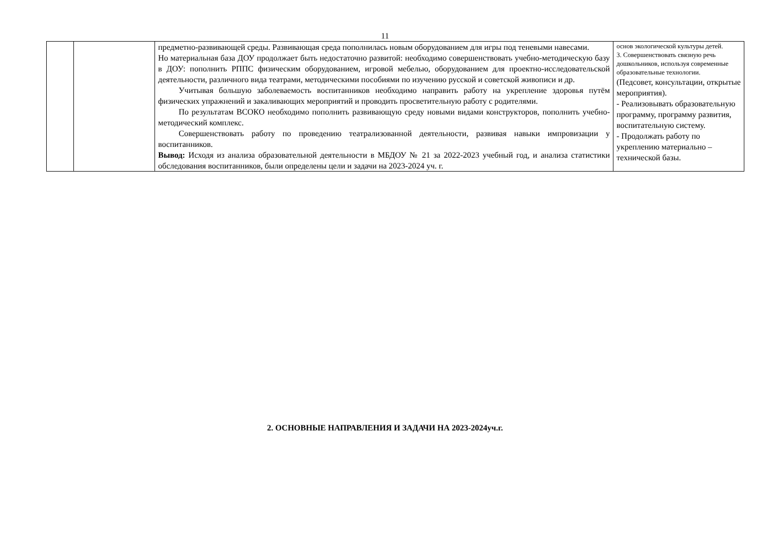11
| | | предметно-развивающей среды. Развивающая среда пополнилась новым оборудованием для игры под теневыми навесами. Но материальная база ДОУ продолжает быть недостаточно развитой: необходимо совершенствовать учебно-методическую базу в ДОУ: пополнить РППС физическим оборудованием, игровой мебелью, оборудованием для проектно-исследовательской деятельности, различного вида театрами, методическими пособиями по изучению русской и советской живописи и др. Учитывая большую заболеваемость воспитанников необходимо направить работу на укрепление здоровья путём физических упражнений и закаливающих мероприятий и проводить просветительную работу с родителями. По результатам ВСОКО необходимо пополнить развивающую среду новыми видами конструкторов, пополнить учебно-методический комплекс. Совершенствовать работу по проведению театрализованной деятельности, развивая навыки импровизации у воспитанников. Вывод: Исходя из анализа образовательной деятельности в МБДОУ № 21 за 2022-2023 учебный год, и анализа статистики обследования воспитанников, были определены цели и задачи на 2023-2024 уч. г. | основ экологической культуры детей. 3. Совершенствовать связную речь дошкольников, используя современные образовательные технологии. (Педсовет, консультации, открытые мероприятия). - Реализовывать образовательную программу, программу развития, воспитательную систему. - Продолжать работу по укреплению материально – технической базы. |
2. ОСНОВНЫЕ НАПРАВЛЕНИЯ И ЗАДАЧИ НА 2023-2024уч.г.